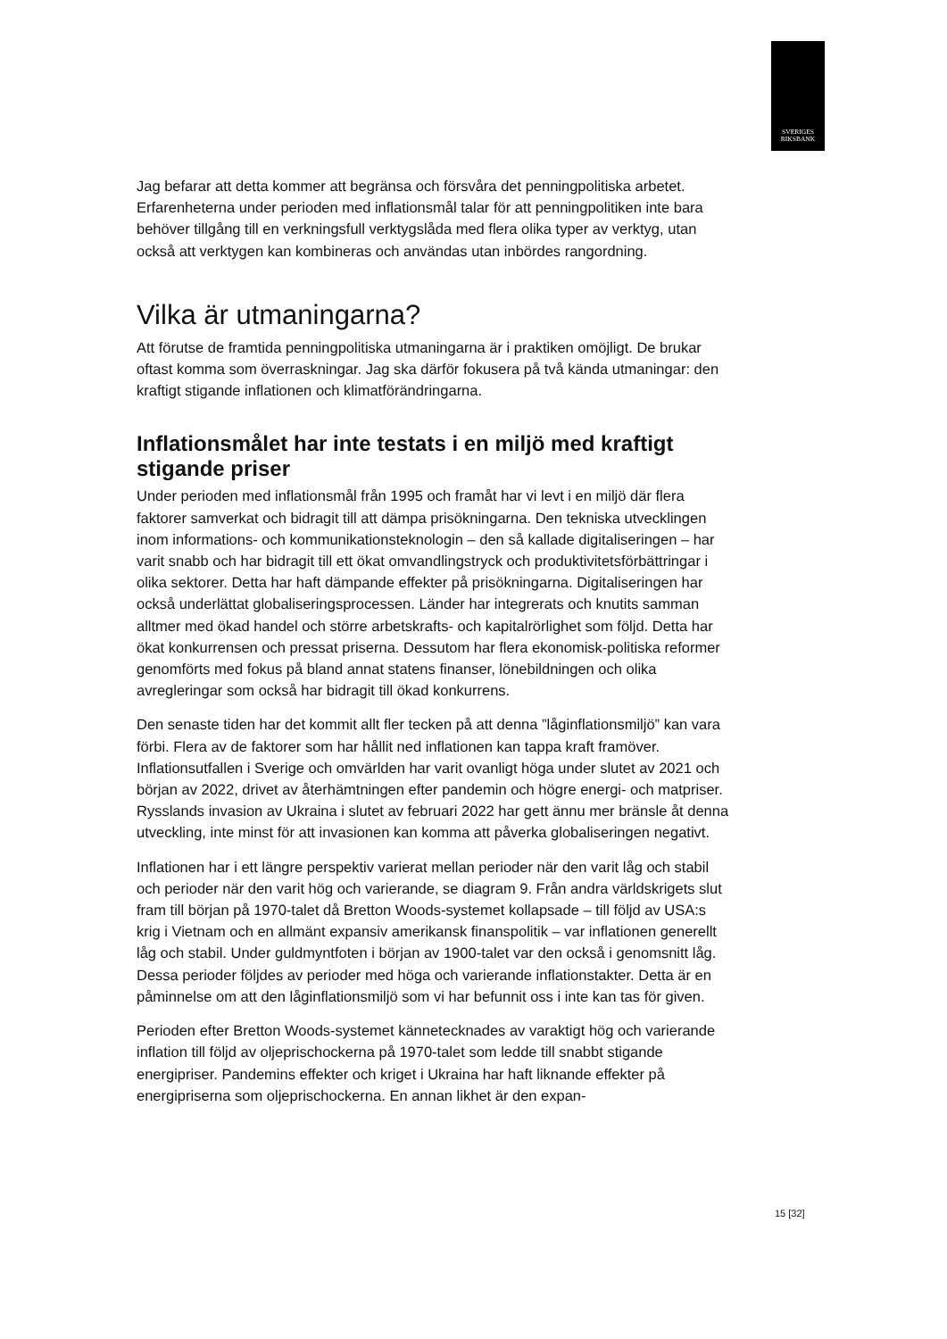SVERIGES
RIKSBANK
Jag befarar att detta kommer att begränsa och försvåra det penningpolitiska arbetet. Erfarenheterna under perioden med inflationsmål talar för att penningpolitiken inte bara behöver tillgång till en verkningsfull verktygslåda med flera olika typer av verktyg, utan också att verktygen kan kombineras och användas utan inbördes rangordning.
Vilka är utmaningarna?
Att förutse de framtida penningpolitiska utmaningarna är i praktiken omöjligt. De brukar oftast komma som överraskningar. Jag ska därför fokusera på två kända utmaningar: den kraftigt stigande inflationen och klimatförändringarna.
Inflationsmålet har inte testats i en miljö med kraftigt stigande priser
Under perioden med inflationsmål från 1995 och framåt har vi levt i en miljö där flera faktorer samverkat och bidragit till att dämpa prisökningarna. Den tekniska utvecklingen inom informations- och kommunikationsteknologin – den så kallade digitaliseringen – har varit snabb och har bidragit till ett ökat omvandlingstryck och produktivitetsförbättringar i olika sektorer. Detta har haft dämpande effekter på prisökningarna. Digitaliseringen har också underlättat globaliseringsprocessen. Länder har integrerats och knutits samman alltmer med ökad handel och större arbetskrafts- och kapitalrörlighet som följd. Detta har ökat konkurrensen och pressat priserna. Dessutom har flera ekonomisk-politiska reformer genomförts med fokus på bland annat statens finanser, lönebildningen och olika avregleringar som också har bidragit till ökad konkurrens.
Den senaste tiden har det kommit allt fler tecken på att denna ”låginflationsmiljö” kan vara förbi. Flera av de faktorer som har hållit ned inflationen kan tappa kraft framöver. Inflationsutfallen i Sverige och omvärlden har varit ovanligt höga under slutet av 2021 och början av 2022, drivet av återhämtningen efter pandemin och högre energi- och matpriser. Rysslands invasion av Ukraina i slutet av februari 2022 har gett ännu mer bränsle åt denna utveckling, inte minst för att invasionen kan komma att påverka globaliseringen negativt.
Inflationen har i ett längre perspektiv varierat mellan perioder när den varit låg och stabil och perioder när den varit hög och varierande, se diagram 9. Från andra världskrigets slut fram till början på 1970-talet då Bretton Woods-systemet kollapsade – till följd av USA:s krig i Vietnam och en allmänt expansiv amerikansk finanspolitik – var inflationen generellt låg och stabil. Under guldmyntfoten i början av 1900-talet var den också i genomsnitt låg. Dessa perioder följdes av perioder med höga och varierande inflationstakter. Detta är en påminnelse om att den låginflationsmiljö som vi har befunnit oss i inte kan tas för given.
Perioden efter Bretton Woods-systemet kännetecknades av varaktigt hög och varierande inflation till följd av oljeprischockerna på 1970-talet som ledde till snabbt stigande energipriser. Pandemins effekter och kriget i Ukraina har haft liknande effekter på energipriserna som oljeprischockerna. En annan likhet är den expan-
15 [32]